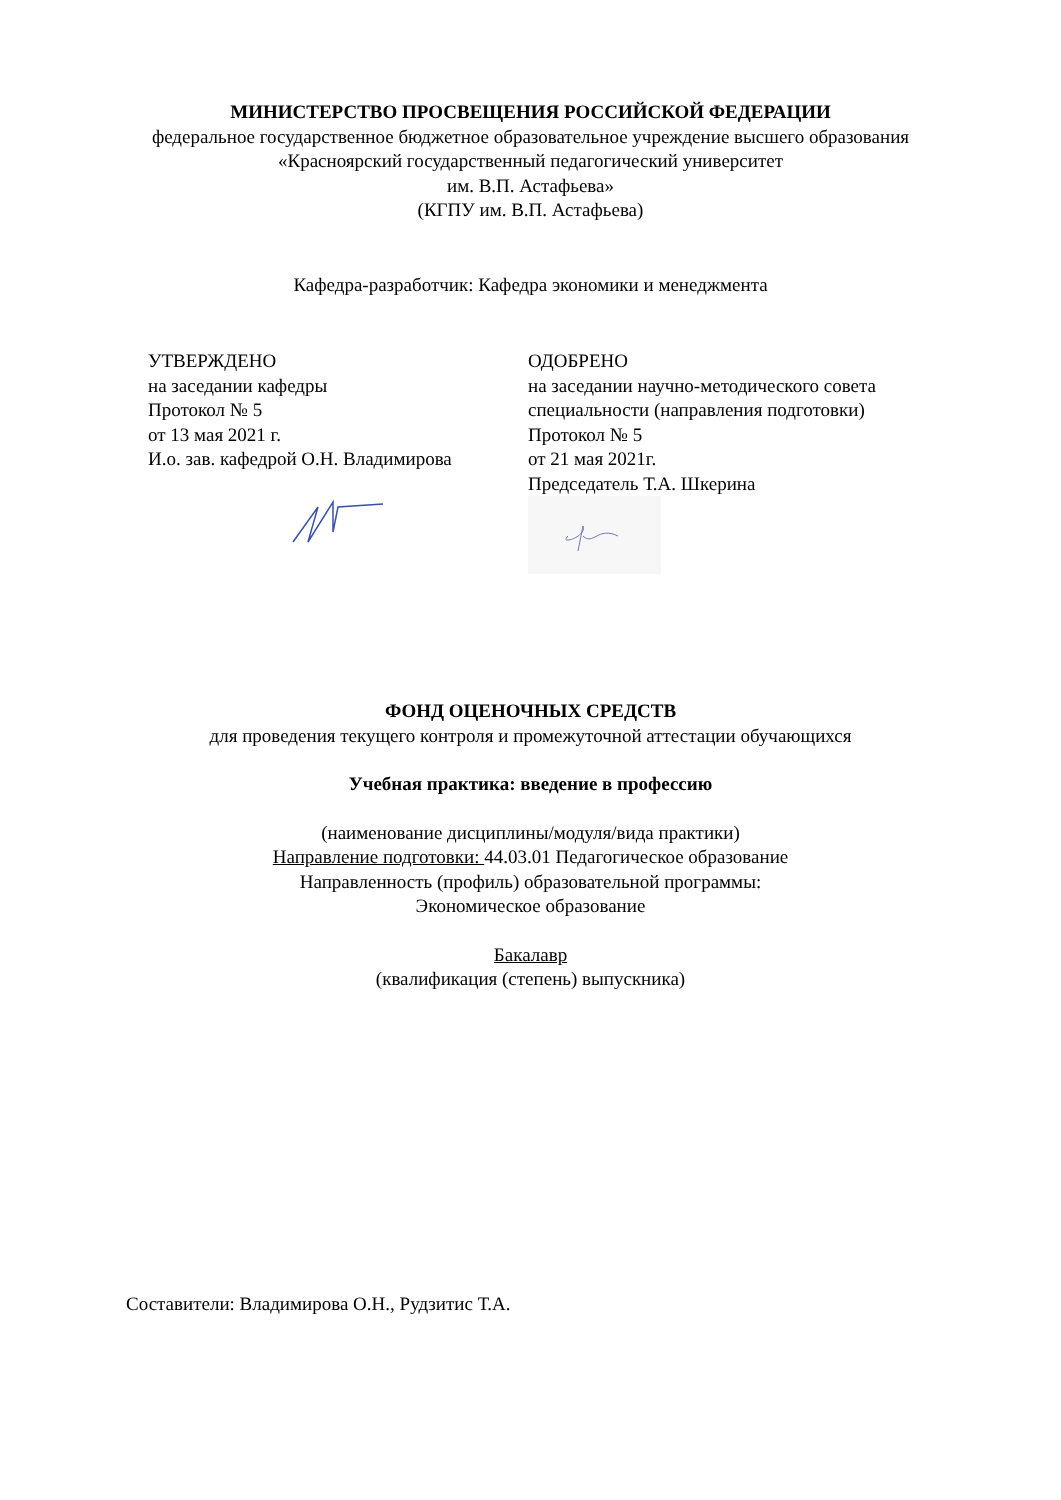МИНИСТЕРСТВО ПРОСВЕЩЕНИЯ РОССИЙСКОЙ ФЕДЕРАЦИИ
федеральное государственное бюджетное образовательное учреждение высшего образования
«Красноярский государственный педагогический университет
им. В.П. Астафьева»
(КГПУ им. В.П. Астафьева)
Кафедра-разработчик: Кафедра экономики и менеджмента
УТВЕРЖДЕНО
на заседании кафедры
Протокол № 5
от 13 мая 2021 г.
И.о. зав. кафедрой О.Н. Владимирова
ОДОБРЕНО
на заседании научно-методического совета
специальности (направления подготовки)
Протокол № 5
от 21 мая 2021г.
Председатель Т.А. Шкерина
ФОНД ОЦЕНОЧНЫХ СРЕДСТВ
для проведения текущего контроля и промежуточной аттестации обучающихся
Учебная практика: введение в профессию
(наименование дисциплины/модуля/вида практики)
Направление подготовки: 44.03.01 Педагогическое образование
Направленность (профиль) образовательной программы:
Экономическое образование
Бакалавр
(квалификация (степень) выпускника)
Составители: Владимирова О.Н., Рудзитис Т.А.